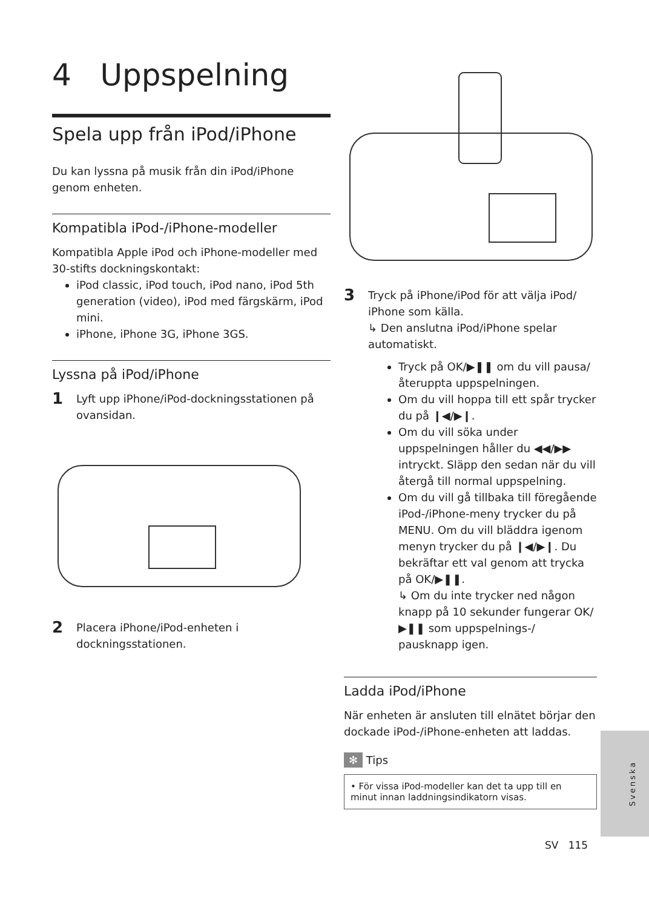4 Uppspelning
Spela upp från iPod/iPhone
Du kan lyssna på musik från din iPod/iPhone genom enheten.
Kompatibla iPod-/iPhone-modeller
Kompatibla Apple iPod och iPhone-modeller med 30-stifts dockningskontakt:
iPod classic, iPod touch, iPod nano, iPod 5th generation (video), iPod med färgskärm, iPod mini.
iPhone, iPhone 3G, iPhone 3GS.
Lyssna på iPod/iPhone
1 Lyft upp iPhone/iPod-dockningsstationen på ovansidan.
2 Placera iPhone/iPod-enheten i dockningsstationen.
3 Tryck på iPhone/iPod för att välja iPod/ iPhone som källa.
↳ Den anslutna iPod/iPhone spelar automatiskt.
Tryck på OK/▶❚❚ om du vill pausa/ återuppta uppspelningen.
Om du vill hoppa till ett spår trycker du på ❙◀/▶❙.
Om du vill söka under uppspelningen håller du ◀◀/▶▶ intryckt. Släpp den sedan när du vill återgå till normal uppspelning.
Om du vill gå tillbaka till föregående iPod-/iPhone-meny trycker du på MENU. Om du vill bläddra igenom menyn trycker du på ❙◀/▶❙. Du bekräftar ett val genom att trycka på OK/▶❚❚.
↳ Om du inte trycker ned någon knapp på 10 sekunder fungerar OK/▶❚❚ som uppspelnings-/ pausknapp igen.
Ladda iPod/iPhone
När enheten är ansluten till elnätet börjar den dockade iPod-/iPhone-enheten att laddas.
✻ Tips
• För vissa iPod-modeller kan det ta upp till en minut innan laddningsindikatorn visas.
Svenska
SV 115